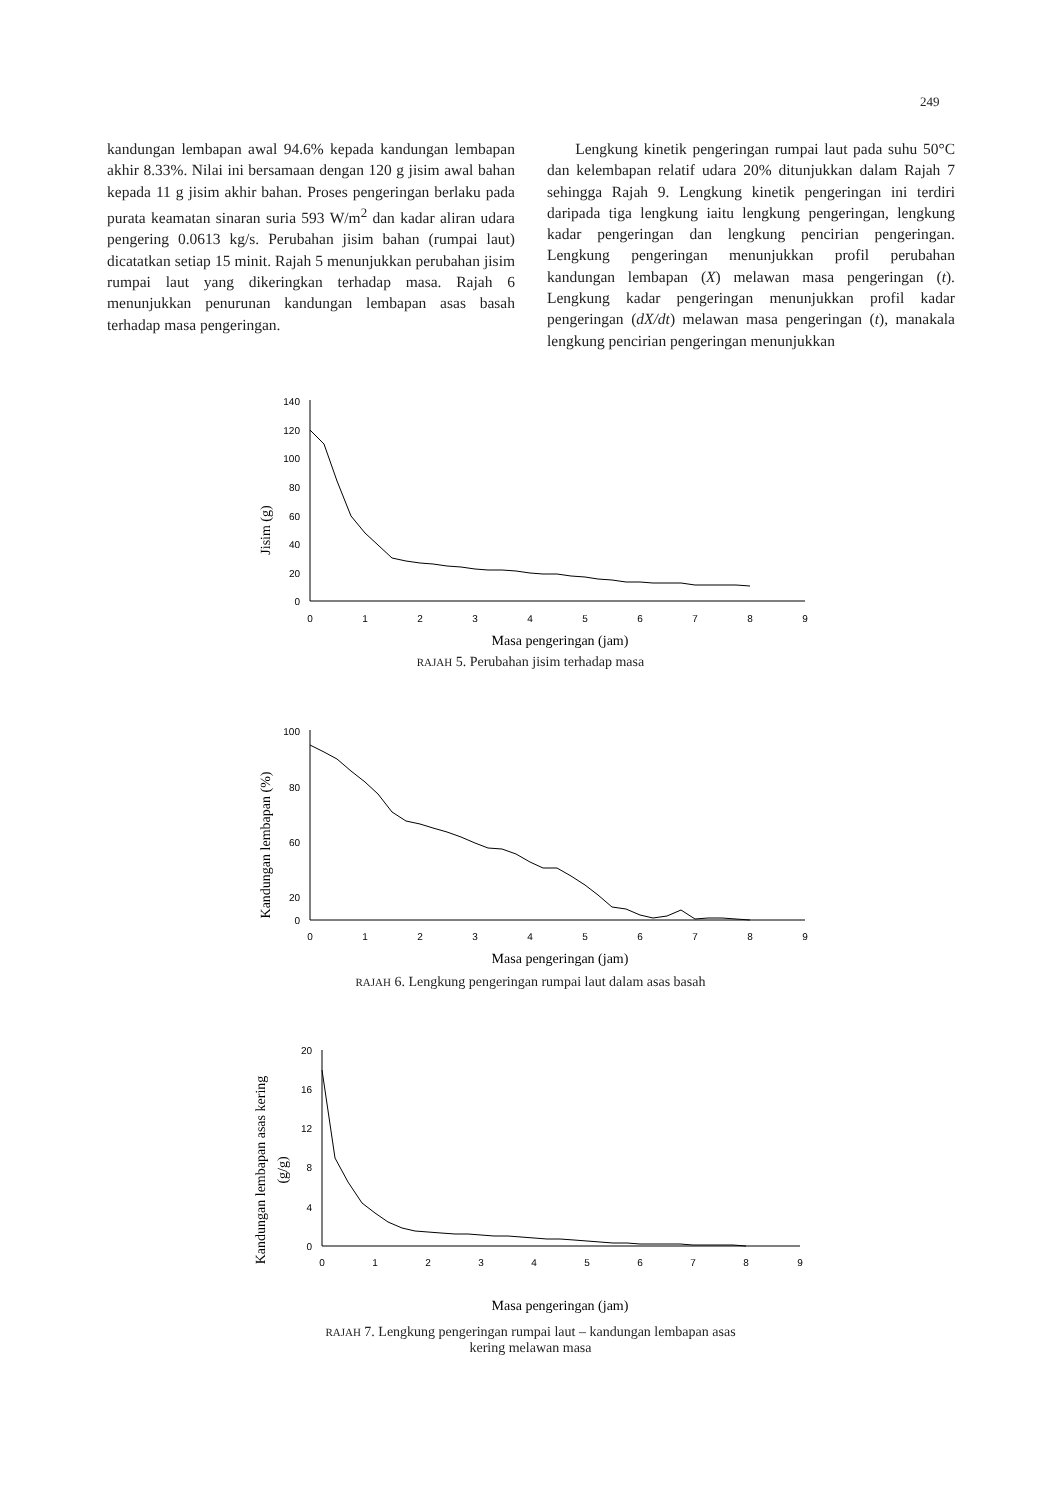249
kandungan lembapan awal 94.6% kepada kandungan lembapan akhir 8.33%. Nilai ini bersamaan dengan 120 g jisim awal bahan kepada 11 g jisim akhir bahan. Proses pengeringan berlaku pada purata keamatan sinaran suria 593 W/m<sup>2</sup> dan kadar aliran udara pengering 0.0613 kg/s. Perubahan jisim bahan (rumpai laut) dicatatkan setiap 15 minit. Rajah 5 menunjukkan perubahan jisim rumpai laut yang dikeringkan terhadap masa. Rajah 6 menunjukkan penurunan kandungan lembapan asas basah terhadap masa pengeringan.
Lengkung kinetik pengeringan rumpai laut pada suhu 50°C dan kelembapan relatif udara 20% ditunjukkan dalam Rajah 7 sehingga Rajah 9. Lengkung kinetik pengeringan ini terdiri daripada tiga lengkung iaitu lengkung pengeringan, lengkung kadar pengeringan dan lengkung pencirian pengeringan. Lengkung pengeringan menunjukkan profil perubahan kandungan lembapan (X) melawan masa pengeringan (t). Lengkung kadar pengeringan menunjukkan profil kadar pengeringan (dX/dt) melawan masa pengeringan (t), manakala lengkung pencirian pengeringan menunjukkan
Jisim (g)
140
120
100
80
60
40
20
0
0
1
2
3
4
5
6
7
8
9
Masa pengeringan (jam)
RAJAH 5. Perubahan jisim terhadap masa
Kandungan lembapan (%)
100
80
60
20
0
0
1
2
3
4
5
6
7
8
9
Masa pengeringan (jam)
RAJAH 6. Lengkung pengeringan rumpai laut dalam asas basah
Kandungan lembapan asas kering
(g/g)
20
16
12
8
4
0
0
1
2
3
4
5
6
7
8
9
Masa pengeringan (jam)
RAJAH 7. Lengkung pengeringan rumpai laut – kandungan lembapan asas
kering melawan masa